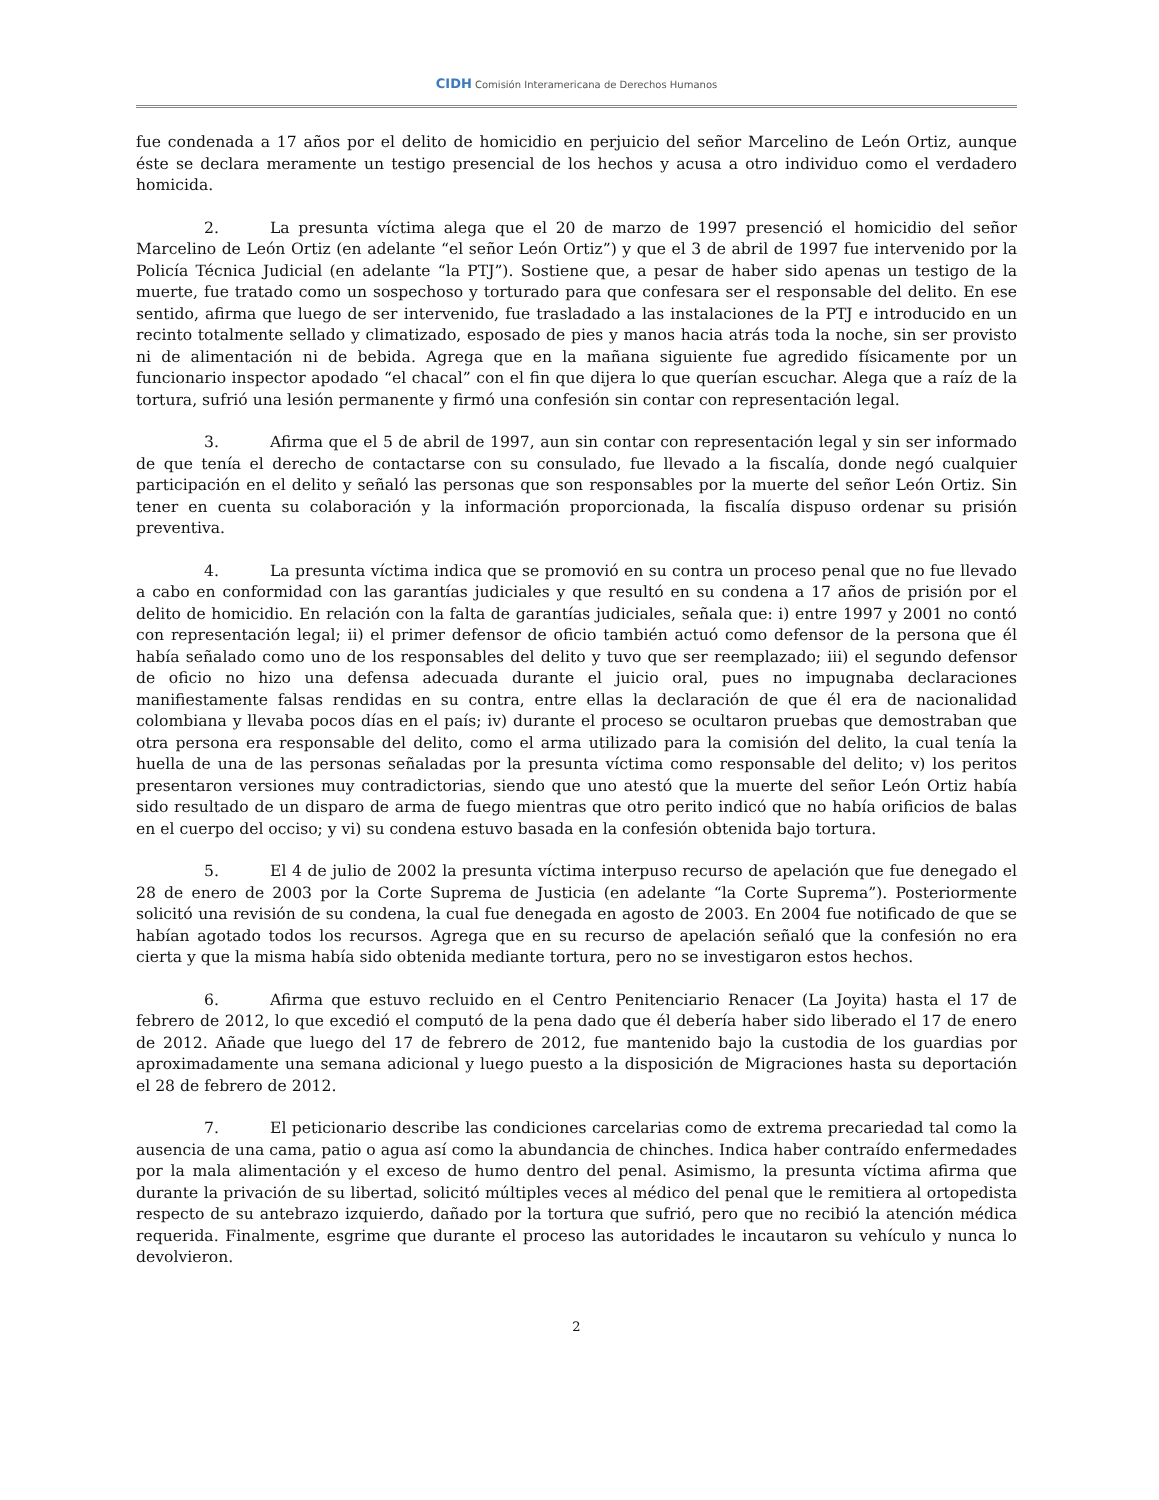CIDH Comisión Interamericana de Derechos Humanos
fue condenada a 17 años por el delito de homicidio en perjuicio del señor Marcelino de León Ortiz, aunque éste se declara meramente un testigo presencial de los hechos y acusa a otro individuo como el verdadero homicida.
2. La presunta víctima alega que el 20 de marzo de 1997 presenció el homicidio del señor Marcelino de León Ortiz (en adelante “el señor León Ortiz”) y que el 3 de abril de 1997 fue intervenido por la Policía Técnica Judicial (en adelante “la PTJ”). Sostiene que, a pesar de haber sido apenas un testigo de la muerte, fue tratado como un sospechoso y torturado para que confesara ser el responsable del delito. En ese sentido, afirma que luego de ser intervenido, fue trasladado a las instalaciones de la PTJ e introducido en un recinto totalmente sellado y climatizado, esposado de pies y manos hacia atrás toda la noche, sin ser provisto ni de alimentación ni de bebida. Agrega que en la mañana siguiente fue agredido físicamente por un funcionario inspector apodado “el chacal” con el fin que dijera lo que querían escuchar. Alega que a raíz de la tortura, sufrió una lesión permanente y firmó una confesión sin contar con representación legal.
3. Afirma que el 5 de abril de 1997, aun sin contar con representación legal y sin ser informado de que tenía el derecho de contactarse con su consulado, fue llevado a la fiscalía, donde negó cualquier participación en el delito y señaló las personas que son responsables por la muerte del señor León Ortiz. Sin tener en cuenta su colaboración y la información proporcionada, la fiscalía dispuso ordenar su prisión preventiva.
4. La presunta víctima indica que se promovió en su contra un proceso penal que no fue llevado a cabo en conformidad con las garantías judiciales y que resultó en su condena a 17 años de prisión por el delito de homicidio. En relación con la falta de garantías judiciales, señala que: i) entre 1997 y 2001 no contó con representación legal; ii) el primer defensor de oficio también actuó como defensor de la persona que él había señalado como uno de los responsables del delito y tuvo que ser reemplazado; iii) el segundo defensor de oficio no hizo una defensa adecuada durante el juicio oral, pues no impugnaba declaraciones manifiestamente falsas rendidas en su contra, entre ellas la declaración de que él era de nacionalidad colombiana y llevaba pocos días en el país; iv) durante el proceso se ocultaron pruebas que demostraban que otra persona era responsable del delito, como el arma utilizado para la comisión del delito, la cual tenía la huella de una de las personas señaladas por la presunta víctima como responsable del delito; v) los peritos presentaron versiones muy contradictorias, siendo que uno atestó que la muerte del señor León Ortiz había sido resultado de un disparo de arma de fuego mientras que otro perito indicó que no había orificios de balas en el cuerpo del occiso; y vi) su condena estuvo basada en la confesión obtenida bajo tortura.
5. El 4 de julio de 2002 la presunta víctima interpuso recurso de apelación que fue denegado el 28 de enero de 2003 por la Corte Suprema de Justicia (en adelante “la Corte Suprema”). Posteriormente solicitó una revisión de su condena, la cual fue denegada en agosto de 2003. En 2004 fue notificado de que se habían agotado todos los recursos. Agrega que en su recurso de apelación señaló que la confesión no era cierta y que la misma había sido obtenida mediante tortura, pero no se investigaron estos hechos.
6. Afirma que estuvo recluido en el Centro Penitenciario Renacer (La Joyita) hasta el 17 de febrero de 2012, lo que excedió el computó de la pena dado que él debería haber sido liberado el 17 de enero de 2012. Añade que luego del 17 de febrero de 2012, fue mantenido bajo la custodia de los guardias por aproximadamente una semana adicional y luego puesto a la disposición de Migraciones hasta su deportación el 28 de febrero de 2012.
7. El peticionario describe las condiciones carcelarias como de extrema precariedad tal como la ausencia de una cama, patio o agua así como la abundancia de chinches. Indica haber contraído enfermedades por la mala alimentación y el exceso de humo dentro del penal. Asimismo, la presunta víctima afirma que durante la privación de su libertad, solicitó múltiples veces al médico del penal que le remitiera al ortopedista respecto de su antebrazo izquierdo, dañado por la tortura que sufrió, pero que no recibió la atención médica requerida. Finalmente, esgrime que durante el proceso las autoridades le incautaron su vehículo y nunca lo devolvieron.
2